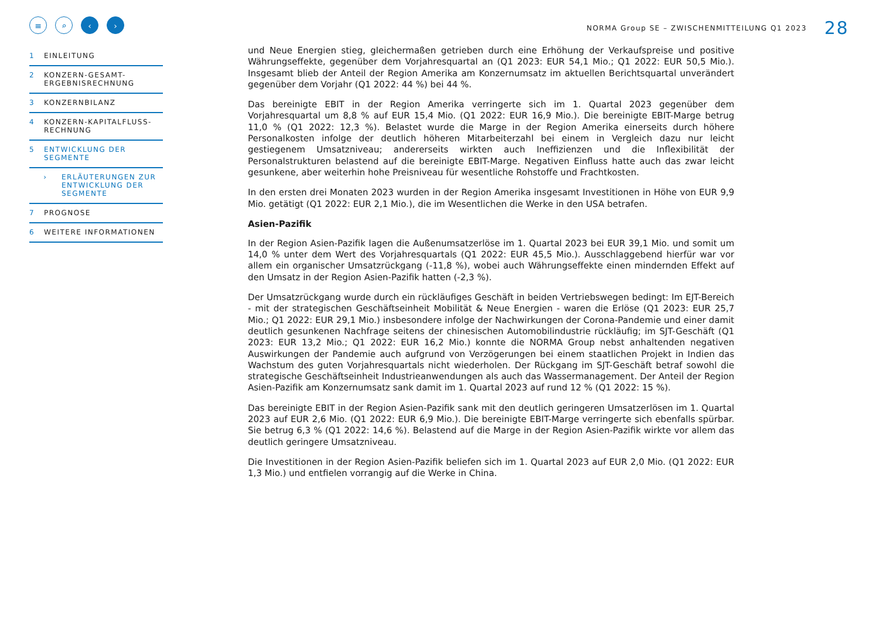≡ ⌕ ‹ ›
1 EINLEITUNG
2 KONZERN-GESAMT-
ERGEBNISRECHNUNG
3 KONZERNBILANZ
4 KONZERN-KAPITALFLUSS-
RECHNUNG
5 ENTWICKLUNG DER
SEGMENTE
› ERLÄUTERUNGEN ZUR
ENTWICKLUNG DER
SEGMENTE
7 PROGNOSE
6 WEITERE INFORMATIONEN
NORMA Group SE – ZWISCHENMITTEILUNG Q1 2023 28
und Neue Energien stieg, gleichermaßen getrieben durch eine Erhöhung der Verkaufspreise und positive Währungseffekte, gegenüber dem Vorjahresquartal an (Q1 2023: EUR 54,1 Mio.; Q1 2022: EUR 50,5 Mio.). Insgesamt blieb der Anteil der Region Amerika am Konzernumsatz im aktuellen Berichtsquartal unverändert gegenüber dem Vorjahr (Q1 2022: 44 %) bei 44 %.
Das bereinigte EBIT in der Region Amerika verringerte sich im 1. Quartal 2023 gegenüber dem Vorjahresquartal um 8,8 % auf EUR 15,4 Mio. (Q1 2022: EUR 16,9 Mio.). Die bereinigte EBIT-Marge betrug 11,0 % (Q1 2022: 12,3 %). Belastet wurde die Marge in der Region Amerika einerseits durch höhere Personalkosten infolge der deutlich höheren Mitarbeiterzahl bei einem in Vergleich dazu nur leicht gestiegenem Umsatzniveau; andererseits wirkten auch Ineffizienzen und die Inflexibilität der Personalstrukturen belastend auf die bereinigte EBIT-Marge. Negativen Einfluss hatte auch das zwar leicht gesunkene, aber weiterhin hohe Preisniveau für wesentliche Rohstoffe und Frachtkosten.
In den ersten drei Monaten 2023 wurden in der Region Amerika insgesamt Investitionen in Höhe von EUR 9,9 Mio. getätigt (Q1 2022: EUR 2,1 Mio.), die im Wesentlichen die Werke in den USA betrafen.
Asien-Pazifik
In der Region Asien-Pazifik lagen die Außenumsatzerlöse im 1. Quartal 2023 bei EUR 39,1 Mio. und somit um 14,0 % unter dem Wert des Vorjahresquartals (Q1 2022: EUR 45,5 Mio.). Ausschlaggebend hierfür war vor allem ein organischer Umsatzrückgang (-11,8 %), wobei auch Währungseffekte einen mindernden Effekt auf den Umsatz in der Region Asien-Pazifik hatten (-2,3 %).
Der Umsatzrückgang wurde durch ein rückläufiges Geschäft in beiden Vertriebswegen bedingt: Im EJT-Bereich - mit der strategischen Geschäftseinheit Mobilität & Neue Energien - waren die Erlöse (Q1 2023: EUR 25,7 Mio.; Q1 2022: EUR 29,1 Mio.) insbesondere infolge der Nachwirkungen der Corona-Pandemie und einer damit deutlich gesunkenen Nachfrage seitens der chinesischen Automobilindustrie rückläufig; im SJT-Geschäft (Q1 2023: EUR 13,2 Mio.; Q1 2022: EUR 16,2 Mio.) konnte die NORMA Group nebst anhaltenden negativen Auswirkungen der Pandemie auch aufgrund von Verzögerungen bei einem staatlichen Projekt in Indien das Wachstum des guten Vorjahresquartals nicht wiederholen. Der Rückgang im SJT-Geschäft betraf sowohl die strategische Geschäftseinheit Industrieanwendungen als auch das Wassermanagement. Der Anteil der Region Asien-Pazifik am Konzernumsatz sank damit im 1. Quartal 2023 auf rund 12 % (Q1 2022: 15 %).
Das bereinigte EBIT in der Region Asien-Pazifik sank mit den deutlich geringeren Umsatzerlösen im 1. Quartal 2023 auf EUR 2,6 Mio. (Q1 2022: EUR 6,9 Mio.). Die bereinigte EBIT-Marge verringerte sich ebenfalls spürbar. Sie betrug 6,3 % (Q1 2022: 14,6 %). Belastend auf die Marge in der Region Asien-Pazifik wirkte vor allem das deutlich geringere Umsatzniveau.
Die Investitionen in der Region Asien-Pazifik beliefen sich im 1. Quartal 2023 auf EUR 2,0 Mio. (Q1 2022: EUR 1,3 Mio.) und entfielen vorrangig auf die Werke in China.